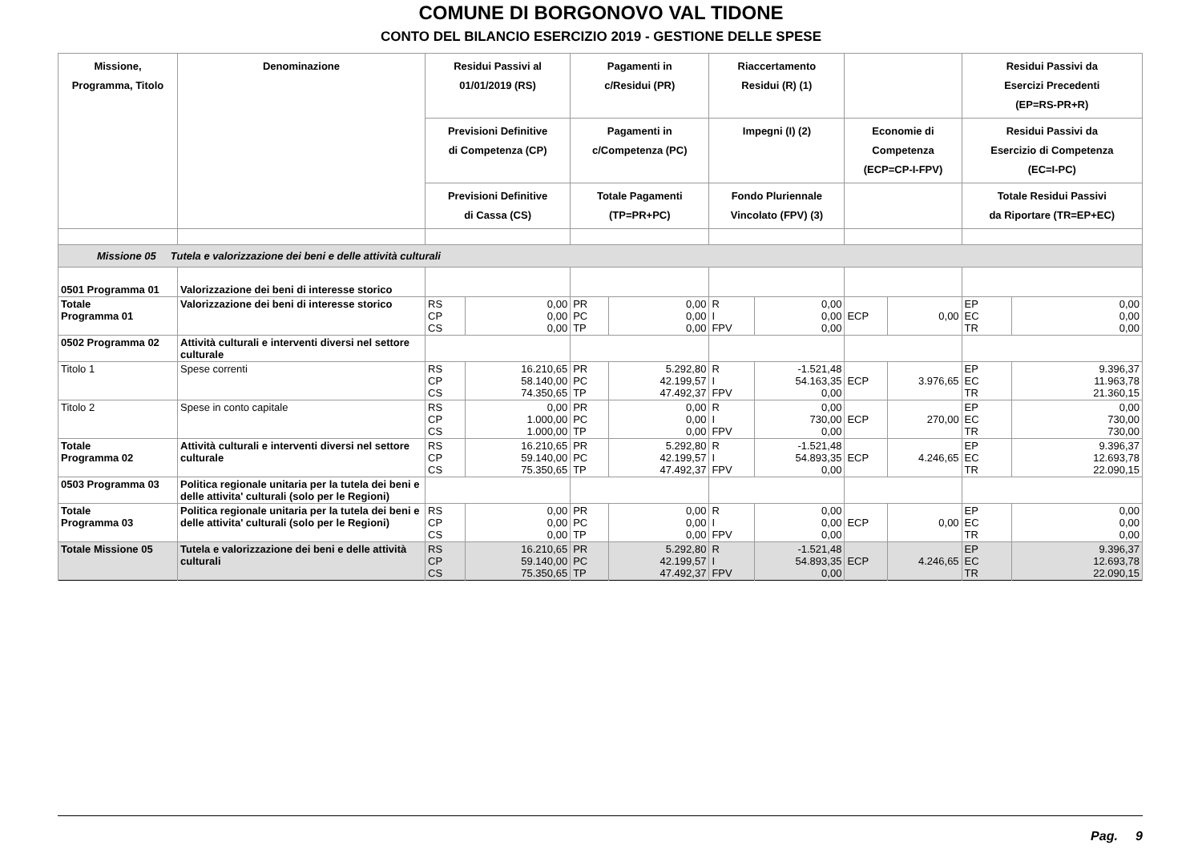COMUNE DI BORGONOVO VAL TIDONE
CONTO DEL BILANCIO ESERCIZIO 2019 - GESTIONE DELLE SPESE
| Missione, Programma, Titolo | Denominazione | Residui Passivi al 01/01/2019 (RS) | | Pagamenti in c/Residui (PR) | | Riaccertamento Residui (R) (1) | | | | Residui Passivi da Esercizi Precedenti (EP=RS-PR+R) | |
| --- | --- | --- | --- | --- | --- | --- | --- | --- | --- | --- | --- |
| | | Previsioni Definitive di Competenza (CP) | | Pagamenti in c/Competenza (PC) | | Impegni (I) (2) | | Economie di Competenza (ECP=CP-I-FPV) | | Residui Passivi da Esercizio di Competenza (EC=I-PC) | |
| | | Previsioni Definitive di Cassa (CS) | | Totale Pagamenti (TP=PR+PC) | | Fondo Pluriennale Vincolato (FPV) (3) | | | | Totale Residui Passivi da Riportare (TR=EP+EC) | |
| Missione 05 Tutela e valorizzazione dei beni e delle attività culturali | | | | | | | | | | | |
| 0501 Programma 01 | Valorizzazione dei beni di interesse storico | | | | | | | | | | |
| Totale Programma 01 | Valorizzazione dei beni di interesse storico | RS CP CS | 0,00 0,00 0,00 | PR PC TP | 0,00 0,00 0,00 | R I FPV | 0,00 0,00 0,00 | ECP | 0,00 | EP EC TR | 0,00 0,00 0,00 |
| 0502 Programma 02 | Attività culturali e interventi diversi nel settore culturale | | | | | | | | | | |
| Titolo 1 | Spese correnti | RS CP CS | 16.210,65 58.140,00 74.350,65 | PR PC TP | 5.292,80 42.199,57 47.492,37 | R I FPV | -1.521,48 54.163,35 0,00 | ECP | 3.976,65 | EP EC TR | 9.396,37 11.963,78 21.360,15 |
| Titolo 2 | Spese in conto capitale | RS CP CS | 0,00 1.000,00 1.000,00 | PR PC TP | 0,00 0,00 0,00 | R I FPV | 0,00 730,00 0,00 | ECP | 270,00 | EP EC TR | 0,00 730,00 730,00 |
| Totale Programma 02 | Attività culturali e interventi diversi nel settore culturale | RS CP CS | 16.210,65 59.140,00 75.350,65 | PR PC TP | 5.292,80 42.199,57 47.492,37 | R I FPV | -1.521,48 54.893,35 0,00 | ECP | 4.246,65 | EP EC TR | 9.396,37 12.693,78 22.090,15 |
| 0503 Programma 03 | Politica regionale unitaria per la tutela dei beni e delle attivita' culturali (solo per le Regioni) | | | | | | | | | | |
| Totale Programma 03 | Politica regionale unitaria per la tutela dei beni e delle attivita' culturali (solo per le Regioni) | RS CP CS | 0,00 0,00 0,00 | PR PC TP | 0,00 0,00 0,00 | R I FPV | 0,00 0,00 0,00 | ECP | 0,00 | EP EC TR | 0,00 0,00 0,00 |
| Totale Missione 05 | Tutela e valorizzazione dei beni e delle attività culturali | RS CP CS | 16.210,65 59.140,00 75.350,65 | PR PC TP | 5.292,80 42.199,57 47.492,37 | R I FPV | -1.521,48 54.893,35 0,00 | ECP | 4.246,65 | EP EC TR | 9.396,37 12.693,78 22.090,15 |
Pag. 9